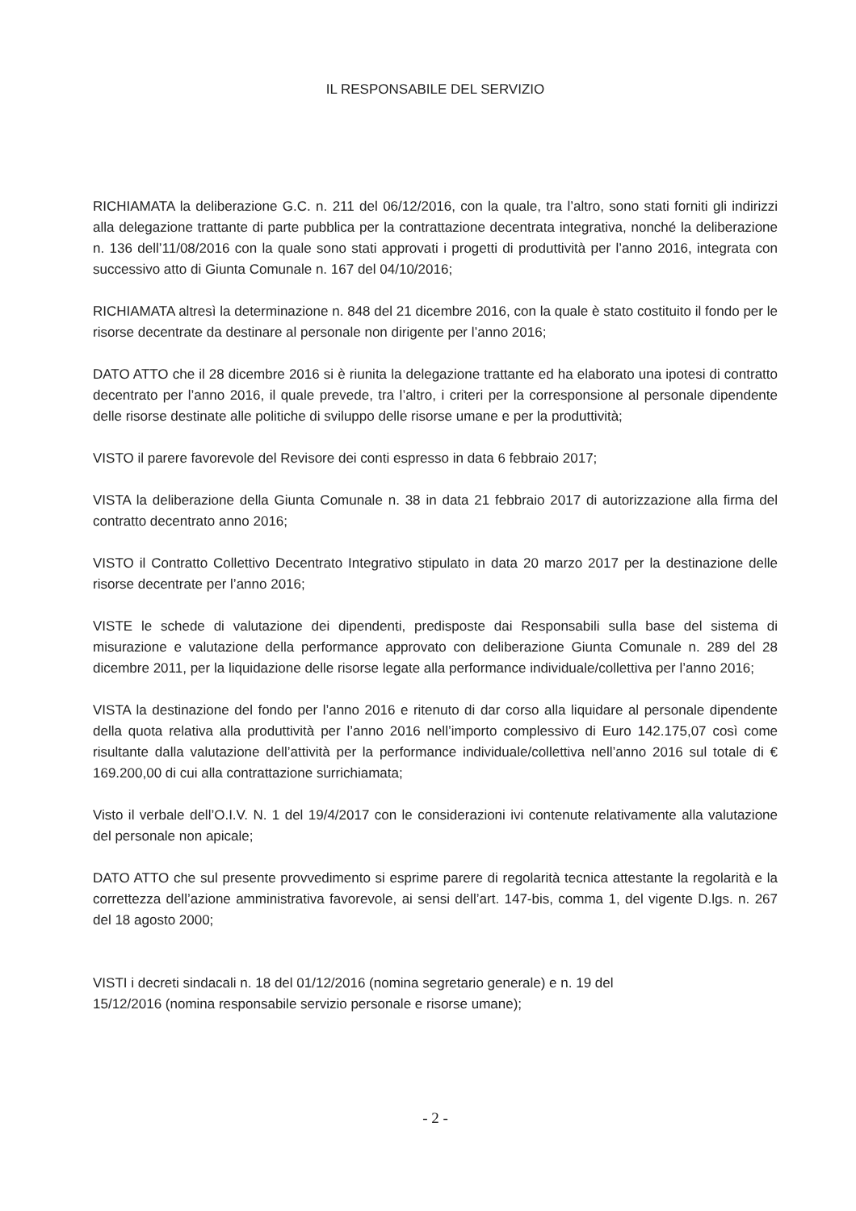IL RESPONSABILE DEL SERVIZIO
RICHIAMATA la deliberazione G.C. n. 211 del 06/12/2016, con la quale, tra l’altro, sono stati forniti gli indirizzi alla delegazione trattante di parte pubblica per la contrattazione decentrata integrativa, nonché la deliberazione n. 136 dell’11/08/2016 con la quale sono stati approvati i progetti di produttività per l’anno 2016, integrata con successivo atto di Giunta Comunale n. 167 del 04/10/2016;
RICHIAMATA altresì la determinazione n. 848 del 21 dicembre 2016, con la quale è stato costituito il fondo per le risorse decentrate da destinare al personale non dirigente per l’anno 2016;
DATO ATTO che il 28 dicembre 2016 si è riunita la delegazione trattante ed ha elaborato una ipotesi di contratto decentrato per l’anno 2016, il quale prevede, tra l’altro, i criteri per la corresponsione al personale dipendente delle risorse destinate alle politiche di sviluppo delle risorse umane e per la produttività;
VISTO il parere favorevole del Revisore dei conti espresso in data 6 febbraio 2017;
VISTA la deliberazione della Giunta Comunale n. 38 in data 21 febbraio 2017 di autorizzazione alla firma del contratto decentrato anno 2016;
VISTO il Contratto Collettivo Decentrato Integrativo stipulato in data 20 marzo 2017 per la destinazione delle risorse decentrate per l’anno 2016;
VISTE le schede di valutazione dei dipendenti, predisposte dai Responsabili sulla base del sistema di misurazione e valutazione della performance approvato con deliberazione Giunta Comunale n. 289 del 28 dicembre 2011, per la liquidazione delle risorse legate alla performance individuale/collettiva per l’anno 2016;
VISTA la destinazione del fondo per l’anno 2016 e ritenuto di dar corso alla liquidare al personale dipendente della quota relativa alla produttività per l’anno 2016 nell’importo complessivo di Euro 142.175,07 così come risultante dalla valutazione dell’attività per la performance individuale/collettiva nell’anno 2016 sul totale di € 169.200,00 di cui alla contrattazione surrichiamata;
Visto il verbale dell’O.I.V. N. 1 del 19/4/2017 con le considerazioni ivi contenute relativamente alla valutazione del personale non apicale;
DATO ATTO che sul presente provvedimento si esprime parere di regolarità tecnica attestante la regolarità e la correttezza dell’azione amministrativa favorevole, ai sensi dell’art. 147-bis, comma 1, del vigente D.lgs. n. 267 del 18 agosto 2000;
VISTI i decreti sindacali n. 18 del 01/12/2016 (nomina segretario generale) e n. 19 del
15/12/2016 (nomina responsabile servizio personale e risorse umane);
- 2 -